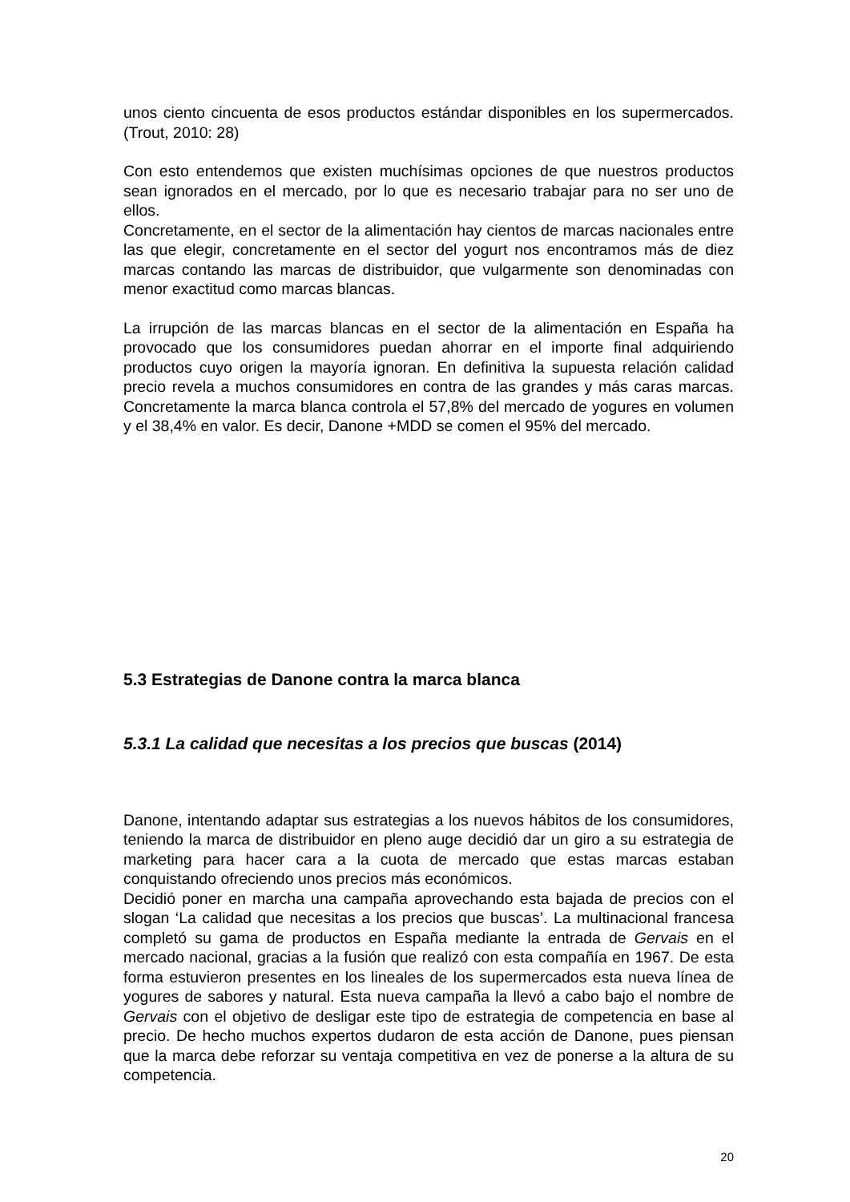unos ciento cincuenta de esos productos estándar disponibles en los supermercados. (Trout, 2010: 28)
Con esto entendemos que existen muchísimas opciones de que nuestros productos sean ignorados en el mercado, por lo que es necesario trabajar para no ser uno de ellos.
Concretamente, en el sector de la alimentación hay cientos de marcas nacionales entre las que elegir, concretamente en el sector del yogurt nos encontramos más de diez marcas contando las marcas de distribuidor, que vulgarmente son denominadas con menor exactitud como marcas blancas.
La irrupción de las marcas blancas en el sector de la alimentación en España ha provocado que los consumidores puedan ahorrar en el importe final adquiriendo productos cuyo origen la mayoría ignoran. En definitiva la supuesta relación calidad precio revela a muchos consumidores en contra de las grandes y más caras marcas. Concretamente la marca blanca controla el 57,8% del mercado de yogures en volumen y el 38,4% en valor. Es decir, Danone +MDD se comen el 95% del mercado.
5.3 Estrategias de Danone contra la marca blanca
5.3.1 La calidad que necesitas a los precios que buscas (2014)
Danone, intentando adaptar sus estrategias a los nuevos hábitos de los consumidores, teniendo la marca de distribuidor en pleno auge decidió dar un giro a su estrategia de marketing para hacer cara a la cuota de mercado que estas marcas estaban conquistando ofreciendo unos precios más económicos.
Decidió poner en marcha una campaña aprovechando esta bajada de precios con el slogan ‘La calidad que necesitas a los precios que buscas’. La multinacional francesa completó su gama de productos en España mediante la entrada de Gervais en el mercado nacional, gracias a la fusión que realizó con esta compañía en 1967. De esta forma estuvieron presentes en los lineales de los supermercados esta nueva línea de yogures de sabores y natural. Esta nueva campaña la llevó a cabo bajo el nombre de Gervais con el objetivo de desligar este tipo de estrategia de competencia en base al precio. De hecho muchos expertos dudaron de esta acción de Danone, pues piensan que la marca debe reforzar su ventaja competitiva en vez de ponerse a la altura de su competencia.
20